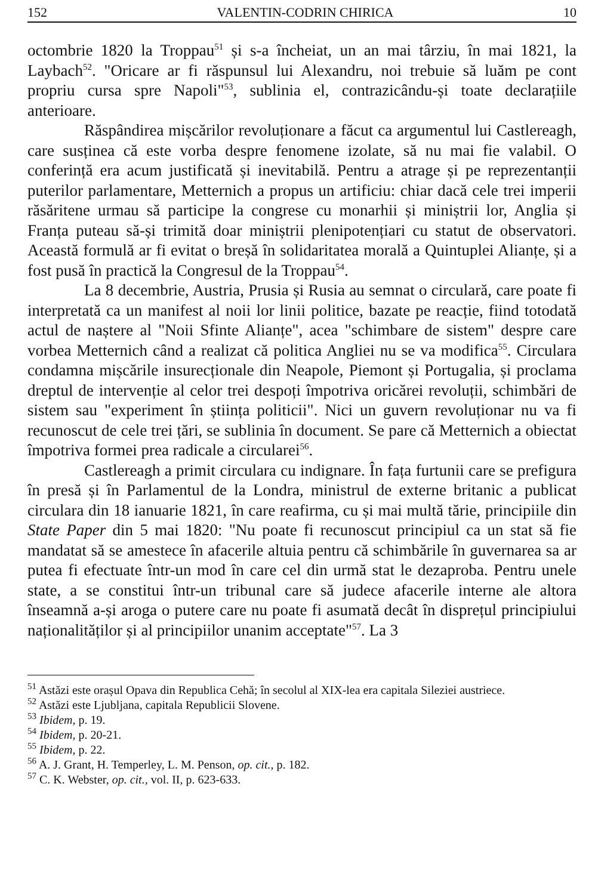152 VALENTIN-CODRIN CHIRICA 10
octombrie 1820 la Troppau<sup>51</sup> și s-a încheiat, un an mai târziu, în mai 1821, la Laybach<sup>52</sup>. "Oricare ar fi răspunsul lui Alexandru, noi trebuie să luăm pe cont propriu cursa spre Napoli"<sup>53</sup>, sublinia el, contrazicându-și toate declarațiile anterioare.
Răspândirea mișcărilor revoluționare a făcut ca argumentul lui Castlereagh, care susținea că este vorba despre fenomene izolate, să nu mai fie valabil. O conferință era acum justificată și inevitabilă. Pentru a atrage și pe reprezentanții puterilor parlamentare, Metternich a propus un artificiu: chiar dacă cele trei imperii răsăritene urmau să participe la congrese cu monarhii și miniștrii lor, Anglia și Franța puteau să-și trimită doar miniștrii plenipotențiari cu statut de observatori. Această formulă ar fi evitat o breșă în solidaritatea morală a Quintuplei Alianțe, și a fost pusă în practică la Congresul de la Troppau<sup>54</sup>.
La 8 decembrie, Austria, Prusia și Rusia au semnat o circulară, care poate fi interpretată ca un manifest al noii lor linii politice, bazate pe reacție, fiind totodată actul de naștere al "Noii Sfinte Alianțe", acea "schimbare de sistem" despre care vorbea Metternich când a realizat că politica Angliei nu se va modifica<sup>55</sup>. Circulara condamna mișcările insurecționale din Neapole, Piemont și Portugalia, și proclama dreptul de intervenție al celor trei despoți împotriva oricărei revoluții, schimbări de sistem sau "experiment în știința politicii". Nici un guvern revoluționar nu va fi recunoscut de cele trei țări, se sublinia în document. Se pare că Metternich a obiectat împotriva formei prea radicale a circularei<sup>56</sup>.
Castlereagh a primit circulara cu indignare. În fața furtunii care se prefigura în presă și în Parlamentul de la Londra, ministrul de externe britanic a publicat circulara din 18 ianuarie 1821, în care reafirma, cu și mai multă tărie, principiile din State Paper din 5 mai 1820: "Nu poate fi recunoscut principiul ca un stat să fie mandatat să se amestece în afacerile altuia pentru că schimbările în guvernarea sa ar putea fi efectuate într-un mod în care cel din urmă stat le dezaproba. Pentru unele state, a se constitui într-un tribunal care să judece afacerile interne ale altora înseamnă a-și aroga o putere care nu poate fi asumată decât în disprețul principiului naționalităților și al principiilor unanim acceptate"<sup>57</sup>. La 3
<sup>51</sup> Astăzi este orașul Opava din Republica Cehă; în secolul al XIX-lea era capitala Sileziei austriece.
<sup>52</sup> Astăzi este Ljubljana, capitala Republicii Slovene.
<sup>53</sup> Ibidem, p. 19.
<sup>54</sup> Ibidem, p. 20-21.
<sup>55</sup> Ibidem, p. 22.
<sup>56</sup> A. J. Grant, H. Temperley, L. M. Penson, op. cit., p. 182.
<sup>57</sup> C. K. Webster, op. cit., vol. II, p. 623-633.